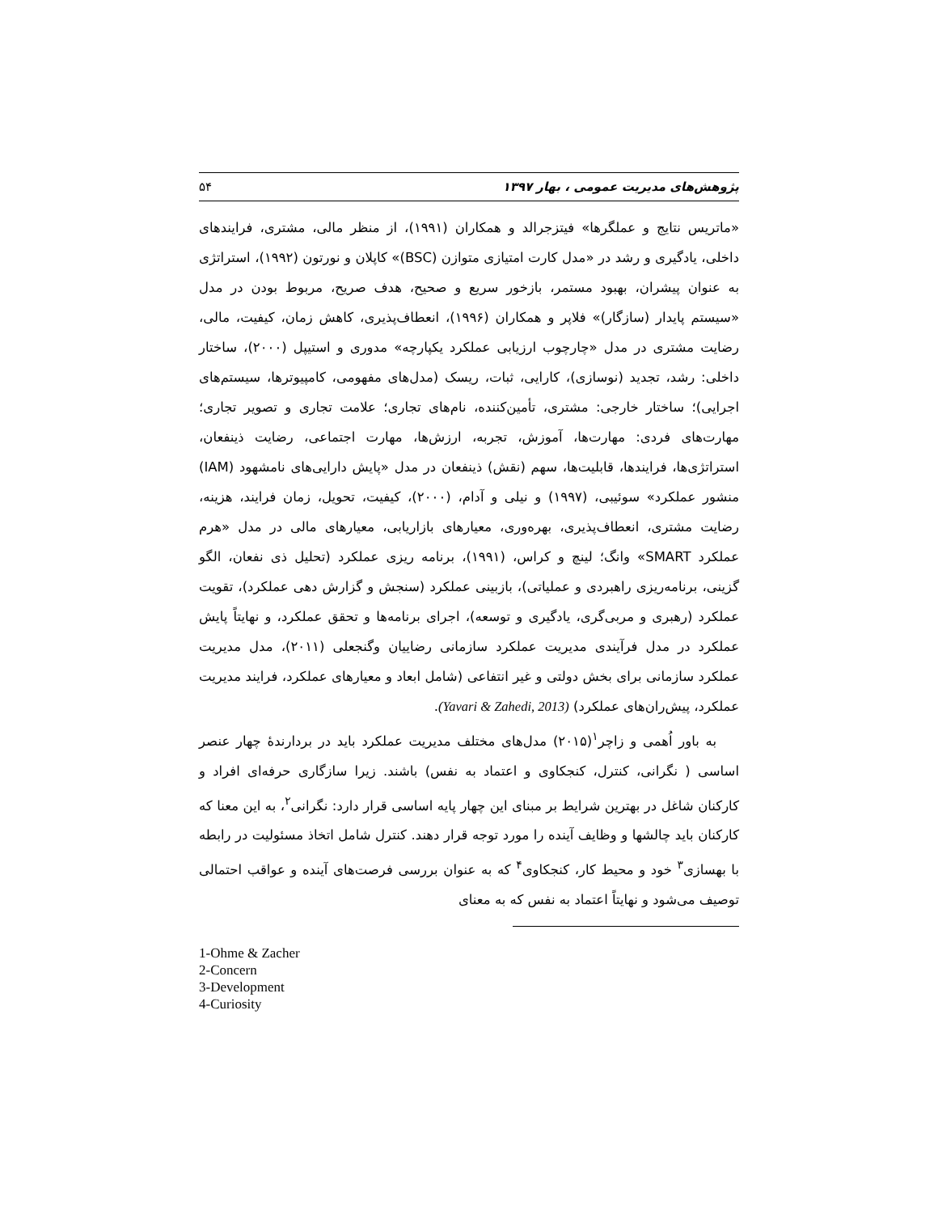پژوهش‌های مدیریت عمومی ، بهار ۱۳۹۷ ۵۴
«ماتریس نتایج و عملگرها» فیتزجرالد و همکاران (۱۹۹۱)، از منظر مالی، مشتری، فرایندهای داخلی، یادگیری و رشد در «مدل کارت امتیازی متوازن (BSC)» کاپلان و نورتون (۱۹۹۲)، استراتژی به عنوان پیشران، بهبود مستمر، بازخور سریع و صحیح، هدف صریح، مربوط بودن در مدل «سیستم پایدار (سازگار)» فلاپر و همکاران (۱۹۹۶)، انعطاف‌پذیری، کاهش زمان، کیفیت، مالی، رضایت مشتری در مدل «چارچوب ارزیابی عملکرد یکپارچه» مدوری و استیپل (۲۰۰۰)، ساختار داخلی: رشد، تجدید (نوسازی)، کارایی، ثبات، ریسک (مدل‌های مفهومی، کامپیوترها، سیستم‌های اجرایی)؛ ساختار خارجی: مشتری، تأمین‌کننده، نام‌های تجاری؛ علامت تجاری و تصویر تجاری؛ مهارت‌های فردی: مهارت‌ها، آموزش، تجربه، ارزش‌ها، مهارت اجتماعی، رضایت ذینفعان، استراتژی‌ها، فرایندها، قابلیت‌ها، سهم (نقش) ذینفعان در مدل «پایش دارایی‌های نامشهود (IAM) منشور عملکرد» سوئیبی، (۱۹۹۷) و نیلی و آدام، (۲۰۰۰)، کیفیت، تحویل، زمان فرایند، هزینه، رضایت مشتری، انعطاف‌پذیری، بهره‌وری، معیارهای بازاریابی، معیارهای مالی در مدل «هرم عملکرد SMART» وانگ؛ لینچ و کراس، (۱۹۹۱)، برنامه ریزی عملکرد (تحلیل ذی نفعان، الگو گزینی، برنامه‌ریزی راهبردی و عملیاتی)، بازبینی عملکرد (سنجش و گزارش دهی عملکرد)، تقویت عملکرد (رهبری و مربی‌گری، یادگیری و توسعه)، اجرای برنامه‌ها و تحقق عملکرد، و نهایتاً پایش عملکرد در مدل فرآیندی مدیریت عملکرد سازمانی رضاییان وگنجعلی (۲۰۱۱)، مدل مدیریت عملکرد سازمانی برای بخش دولتی و غیر انتفاعی (شامل ابعاد و معیارهای عملکرد، فرایند مدیریت عملکرد، پیش‌ران‌های عملکرد) (Yavari & Zahedi, 2013).
به باور اُهمی و زاچر<sup>۱</sup>(۲۰۱۵) مدل‌های مختلف مدیریت عملکرد باید در بردارندهٔ چهار عنصر اساسی ( نگرانی، کنترل، کنجکاوی و اعتماد به نفس) باشند. زیرا سازگاری حرفه‌ای افراد و کارکنان شاغل در بهترین شرایط بر مبنای این چهار پایه اساسی قرار دارد: نگرانی<sup>۲</sup>، به این معنا که کارکنان باید چالشها و وظایف آینده را مورد توجه قرار دهند. کنترل شامل اتخاذ مسئولیت در رابطه با بهسازی<sup>۳</sup> خود و محیط کار، کنجکاوی<sup>۴</sup> که به عنوان بررسی فرصت‌های آینده و عواقب احتمالی توصیف می‌شود و نهایتاً اعتماد به نفس که به معنای
1-Ohme & Zacher
2-Concern
3-Development
4-Curiosity